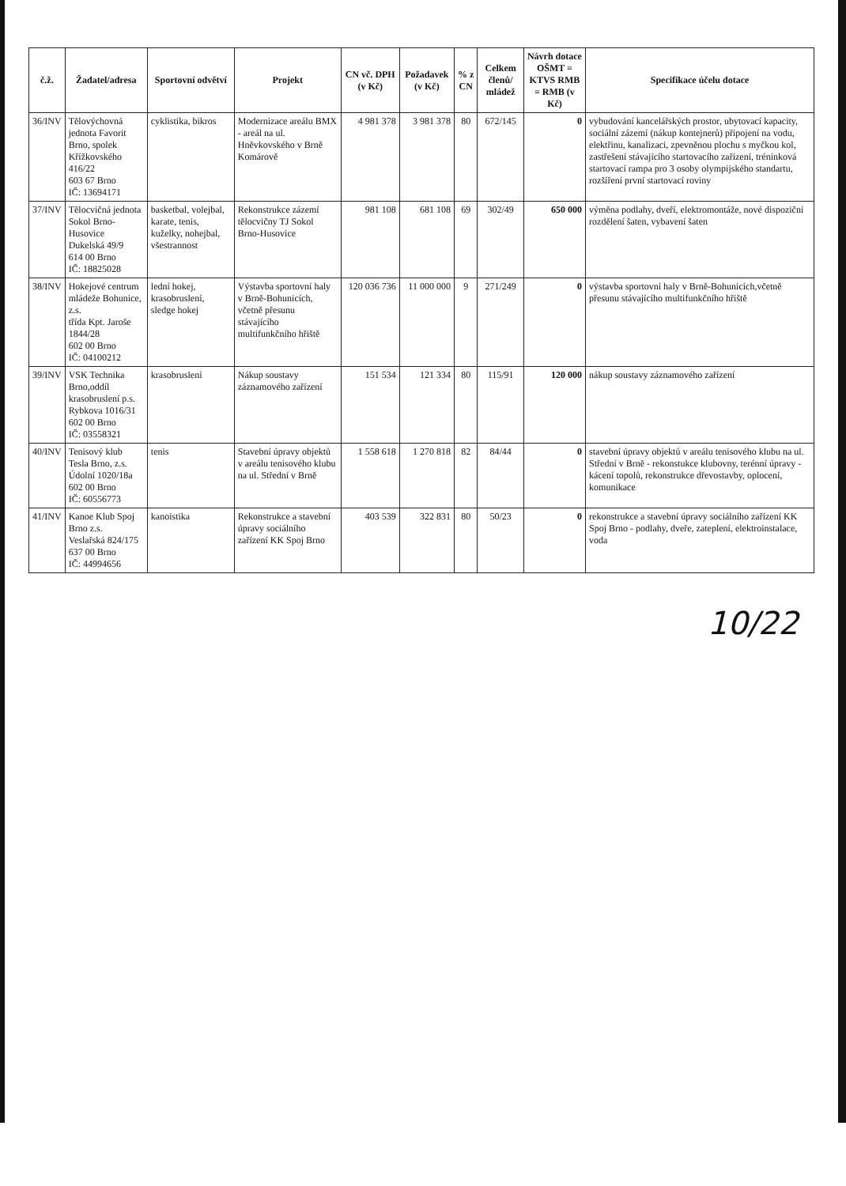| č.ž. | Žadatel/adresa | Sportovní odvětví | Projekt | CN vč. DPH (v Kč) | Požadavek (v Kč) | % z CN | Celkem členů/ mládež | Návrh dotace OŠMT = KTVS RMB = RMB (v Kč) | Specifikace účelu dotace |
| --- | --- | --- | --- | --- | --- | --- | --- | --- | --- |
| 36/INV | Tělovýchovná jednota Favorit Brno, spolek Křížkovského 416/22 603 67 Brno IČ: 13694171 | cyklistika, bikros | Modernizace areálu BMX - areál na ul. Hněvkovského v Brně Komárově | 4 981 378 | 3 981 378 | 80 | 672/145 | 0 | vybudování kancelářských prostor, ubytovací kapacity, sociální zázemí (nákup kontejnerů) připojení na vodu, elektřinu, kanalizaci, zpevněnou plochu s myčkou kol, zastřešení stávajícího startovacího zařízení, tréninková startovací rampa pro 3 osoby olympijského standartu, rozšíření první startovací roviny |
| 37/INV | Tělocvičná jednota Sokol Brno-Husovice Dukelská 49/9 614 00 Brno IČ: 18825028 | basketbal, volejbal, karate, tenis, kuželky, nohejbal, všestrannost | Rekonstrukce zázemí tělocvičny TJ Sokol Brno-Husovice | 981 108 | 681 108 | 69 | 302/49 | 650 000 | výměna podlahy, dveří, elektromontáže, nové dispoziční rozdělení šaten, vybavení šaten |
| 38/INV | Hokejové centrum mládeže Bohunice, z.s. třída Kpt. Jaroše 1844/28 602 00 Brno IČ: 04100212 | lední hokej, krasobruslení, sledge hokej | Výstavba sportovní haly v Brně-Bohunicích, včetně přesunu stávajícího multifunkčního hřiště | 120 036 736 | 11 000 000 | 9 | 271/249 | 0 | výstavba sportovní haly v Brně-Bohunicích,včetně přesunu stávajícího multifunkčního hřiště |
| 39/INV | VSK Technika Brno,oddíl krasobruslení p.s. Rybkova 1016/31 602 00 Brno IČ: 03558321 | krasobruslení | Nákup soustavy záznamového zařízení | 151 534 | 121 334 | 80 | 115/91 | 120 000 | nákup soustavy záznamového zařízení |
| 40/INV | Tenisový klub Tesla Brno, z.s. Údolní 1020/18a 602 00 Brno IČ: 60556773 | tenis | Stavební úpravy objektů v areálu tenisového klubu na ul. Střední v Brně | 1 558 618 | 1 270 818 | 82 | 84/44 | 0 | stavební úpravy objektů v areálu tenisového klubu na ul. Střední v Brně - rekonstukce klubovny, terénní úpravy - kácení topolů, rekonstrukce dřevostavby, oplocení, komunikace |
| 41/INV | Kanoe Klub Spoj Brno z.s. Veslařská 824/175 637 00 Brno IČ: 44994656 | kanoistika | Rekonstrukce a stavební úpravy sociálního zařízení KK Spoj Brno | 403 539 | 322 831 | 80 | 50/23 | 0 | rekonstrukce a stavební úpravy sociálního zařízení KK Spoj Brno - podlahy, dveře, zateplení, elektroinstalace, voda |
10/22